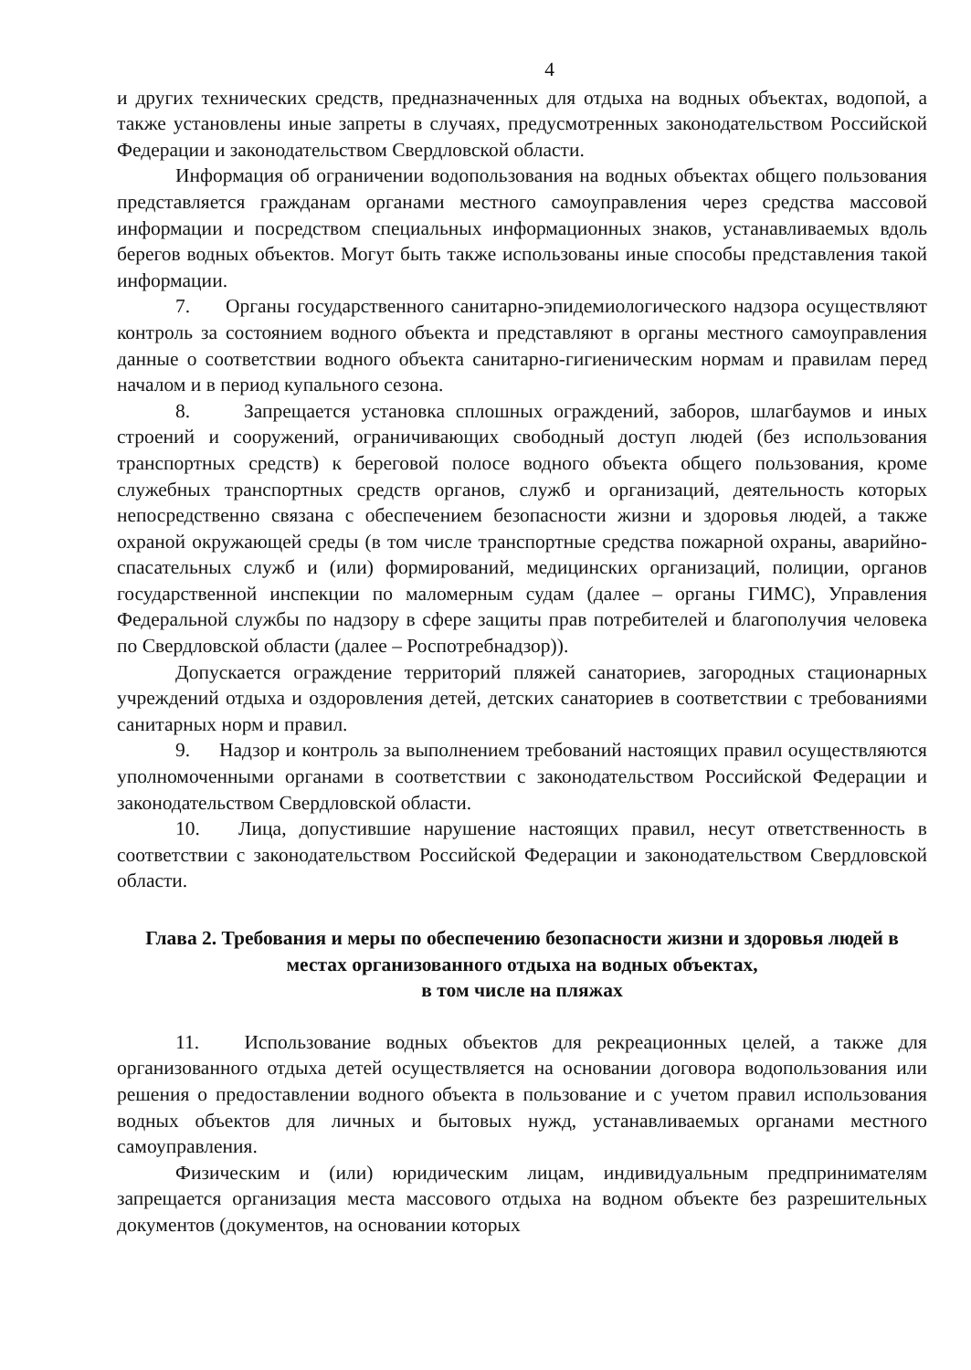4
и других технических средств, предназначенных для отдыха на водных объектах, водопой, а также установлены иные запреты в случаях, предусмотренных законодательством Российской Федерации и законодательством Свердловской области.
Информация об ограничении водопользования на водных объектах общего пользования представляется гражданам органами местного самоуправления через средства массовой информации и посредством специальных информационных знаков, устанавливаемых вдоль берегов водных объектов. Могут быть также использованы иные способы представления такой информации.
7. Органы государственного санитарно-эпидемиологического надзора осуществляют контроль за состоянием водного объекта и представляют в органы местного самоуправления данные о соответствии водного объекта санитарно-гигиеническим нормам и правилам перед началом и в период купального сезона.
8. Запрещается установка сплошных ограждений, заборов, шлагбаумов и иных строений и сооружений, ограничивающих свободный доступ людей (без использования транспортных средств) к береговой полосе водного объекта общего пользования, кроме служебных транспортных средств органов, служб и организаций, деятельность которых непосредственно связана с обеспечением безопасности жизни и здоровья людей, а также охраной окружающей среды (в том числе транспортные средства пожарной охраны, аварийно-спасательных служб и (или) формирований, медицинских организаций, полиции, органов государственной инспекции по маломерным судам (далее – органы ГИМС), Управления Федеральной службы по надзору в сфере защиты прав потребителей и благополучия человека по Свердловской области (далее – Роспотребнадзор)).
Допускается ограждение территорий пляжей санаториев, загородных стационарных учреждений отдыха и оздоровления детей, детских санаториев в соответствии с требованиями санитарных норм и правил.
9. Надзор и контроль за выполнением требований настоящих правил осуществляются уполномоченными органами в соответствии с законодательством Российской Федерации и законодательством Свердловской области.
10. Лица, допустившие нарушение настоящих правил, несут ответственность в соответствии с законодательством Российской Федерации и законодательством Свердловской области.
Глава 2. Требования и меры по обеспечению безопасности жизни и здоровья людей в местах организованного отдыха на водных объектах,
в том числе на пляжах
11. Использование водных объектов для рекреационных целей, а также для организованного отдыха детей осуществляется на основании договора водопользования или решения о предоставлении водного объекта в пользование и с учетом правил использования водных объектов для личных и бытовых нужд, устанавливаемых органами местного самоуправления.
Физическим и (или) юридическим лицам, индивидуальным предпринимателям запрещается организация места массового отдыха на водном объекте без разрешительных документов (документов, на основании которых